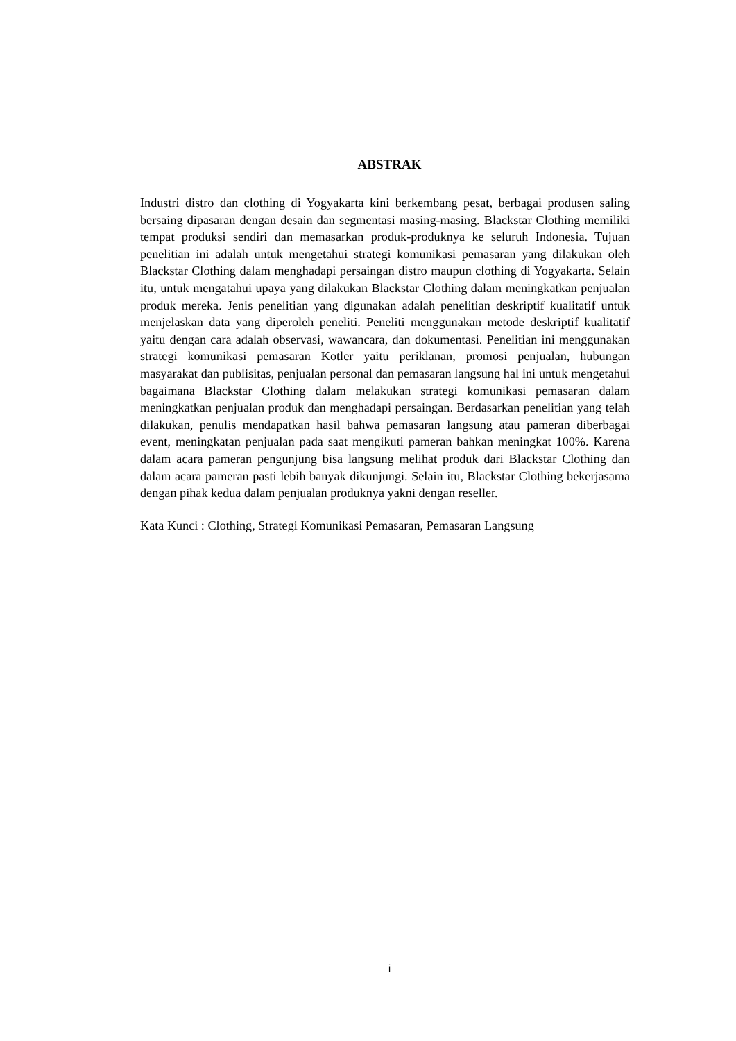ABSTRAK
Industri distro dan clothing di Yogyakarta kini berkembang pesat, berbagai produsen saling bersaing dipasaran dengan desain dan segmentasi masing-masing. Blackstar Clothing memiliki tempat produksi sendiri dan memasarkan produk-produknya ke seluruh Indonesia. Tujuan penelitian ini adalah untuk mengetahui strategi komunikasi pemasaran yang dilakukan oleh Blackstar Clothing dalam menghadapi persaingan distro maupun clothing di Yogyakarta. Selain itu, untuk mengatahui upaya yang dilakukan Blackstar Clothing dalam meningkatkan penjualan produk mereka. Jenis penelitian yang digunakan adalah penelitian deskriptif kualitatif untuk menjelaskan data yang diperoleh peneliti. Peneliti menggunakan metode deskriptif kualitatif yaitu dengan cara adalah observasi, wawancara, dan dokumentasi. Penelitian ini menggunakan strategi komunikasi pemasaran Kotler yaitu periklanan, promosi penjualan, hubungan masyarakat dan publisitas, penjualan personal dan pemasaran langsung hal ini untuk mengetahui bagaimana Blackstar Clothing dalam melakukan strategi komunikasi pemasaran dalam meningkatkan penjualan produk dan menghadapi persaingan. Berdasarkan penelitian yang telah dilakukan, penulis mendapatkan hasil bahwa pemasaran langsung atau pameran diberbagai event, meningkatan penjualan pada saat mengikuti pameran bahkan meningkat 100%. Karena dalam acara pameran pengunjung bisa langsung melihat produk dari Blackstar Clothing dan dalam acara pameran pasti lebih banyak dikunjungi. Selain itu, Blackstar Clothing bekerjasama dengan pihak kedua dalam penjualan produknya yakni dengan reseller.
Kata Kunci : Clothing, Strategi Komunikasi Pemasaran, Pemasaran Langsung
i